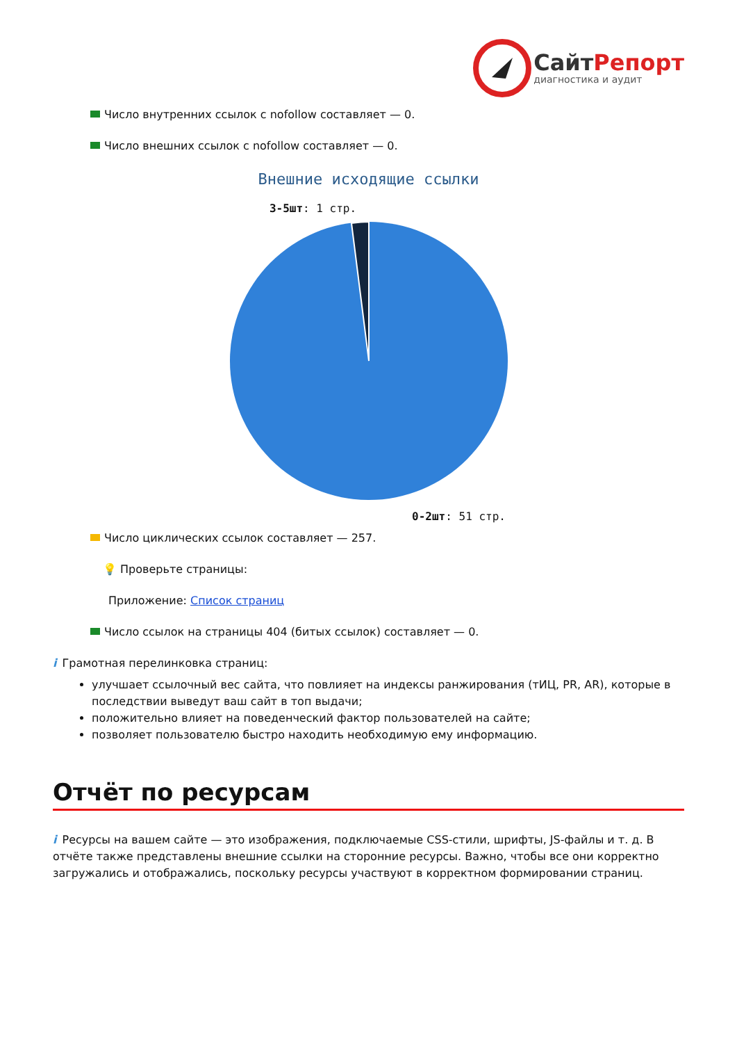СайтРепорт
диагностика и аудит
Число внутренних ссылок с nofollow составляет — 0.
Число внешних ссылок с nofollow составляет — 0.
Внешние исходящие ссылки
3-5шт: 1 стр.
0-2шт: 51 стр.
Число циклических ссылок составляет — 257.
💡 Проверьте страницы:
Приложение: Список страниц
Число ссылок на страницы 404 (битых ссылок) составляет — 0.
i Грамотная перелинковка страниц:
улучшает ссылочный вес сайта, что повлияет на индексы ранжирования (тИЦ, PR, AR), которые в последствии выведут ваш сайт в топ выдачи;
положительно влияет на поведенческий фактор пользователей на сайте;
позволяет пользователю быстро находить необходимую ему информацию.
Отчёт по ресурсам
i Ресурсы на вашем сайте — это изображения, подключаемые CSS-стили, шрифты, JS-файлы и т. д. В отчёте также представлены внешние ссылки на сторонние ресурсы. Важно, чтобы все они корректно загружались и отображались, поскольку ресурсы участвуют в корректном формировании страниц.